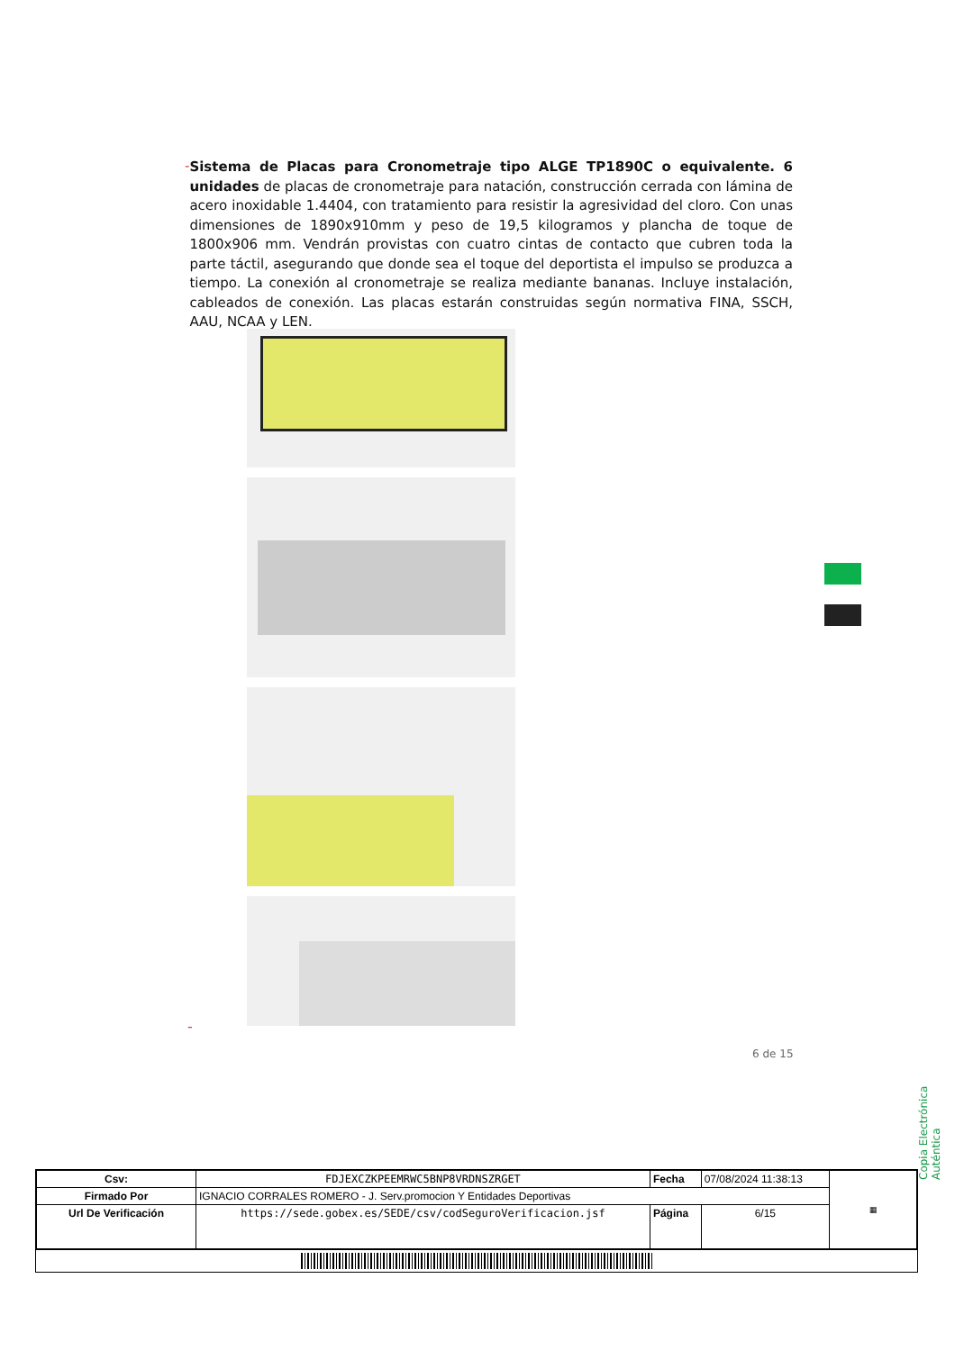-
Sistema de Placas para Cronometraje tipo ALGE TP1890C o equivalente. 6 unidades de placas de cronometraje para natación, construcción cerrada con lámina de acero inoxidable 1.4404, con tratamiento para resistir la agresividad del cloro. Con unas dimensiones de 1890x910mm y peso de 19,5 kilogramos y plancha de toque de 1800x906 mm. Vendrán provistas con cuatro cintas de contacto que cubren toda la parte táctil, asegurando que donde sea el toque del deportista el impulso se produzca a tiempo. La conexión al cronometraje se realiza mediante bananas. Incluye instalación, cableados de conexión. Las placas estarán construidas según normativa FINA, SSCH, AAU, NCAA y LEN.
-
6 de 15
Copia Electrónica Auténtica
| Csv: | FDJEXCZKPEEMRWC5BNP8VRDNSZRGET | Fecha | 07/08/2024 11:38:13 | ▦ |
| Firmado Por | IGNACIO CORRALES ROMERO - J. Serv.promocion Y Entidades Deportivas | | | |
| Url De Verificación | https://sede.gobex.es/SEDE/csv/codSeguroVerificacion.jsf | Página | 6/15 | |